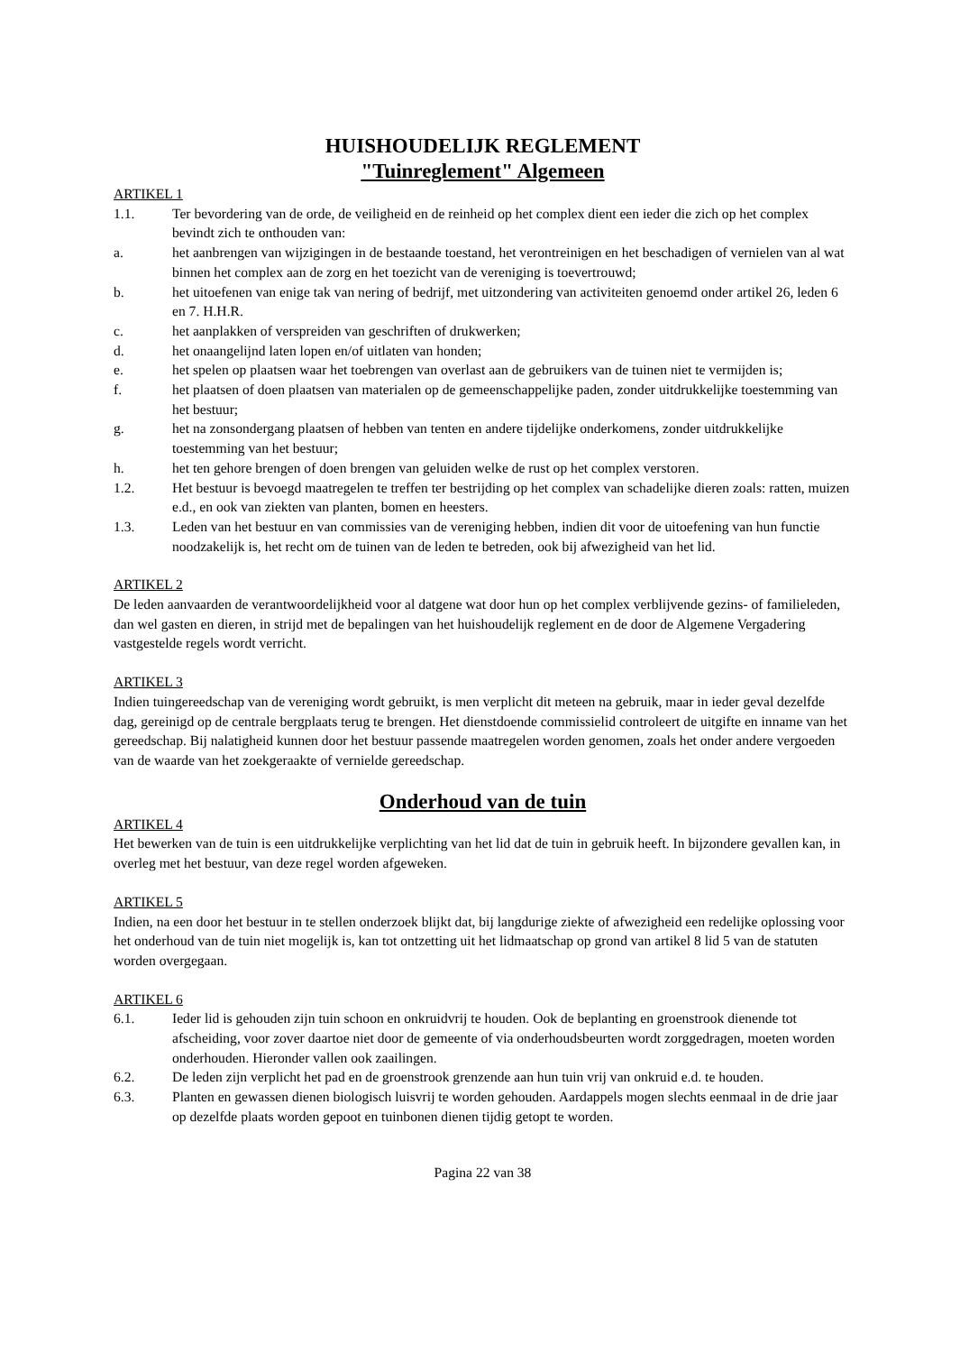HUISHOUDELIJK REGLEMENT
"Tuinreglement" Algemeen
ARTIKEL 1
1.1. Ter bevordering van de orde, de veiligheid en de reinheid op het complex dient een ieder die zich op het complex bevindt zich te onthouden van:
a. het aanbrengen van wijzigingen in de bestaande toestand, het verontreinigen en het beschadigen of vernielen van al wat binnen het complex aan de zorg en het toezicht van de vereniging is toevertrouwd;
b. het uitoefenen van enige tak van nering of bedrijf, met uitzondering van activiteiten genoemd onder artikel 26, leden 6 en 7. H.H.R.
c. het aanplakken of verspreiden van geschriften of drukwerken;
d. het onaangelijnd laten lopen en/of uitlaten van honden;
e. het spelen op plaatsen waar het toebrengen van overlast aan de gebruikers van de tuinen niet te vermijden is;
f. het plaatsen of doen plaatsen van materialen op de gemeenschappelijke paden, zonder uitdrukkelijke toestemming van het bestuur;
g. het na zonsondergang plaatsen of hebben van tenten en andere tijdelijke onderkomens, zonder uitdrukkelijke toestemming van het bestuur;
h. het ten gehore brengen of doen brengen van geluiden welke de rust op het complex verstoren.
1.2. Het bestuur is bevoegd maatregelen te treffen ter bestrijding op het complex van schadelijke dieren zoals: ratten, muizen e.d., en ook van ziekten van planten, bomen en heesters.
1.3. Leden van het bestuur en van commissies van de vereniging hebben, indien dit voor de uitoefening van hun functie noodzakelijk is, het recht om de tuinen van de leden te betreden, ook bij afwezigheid van het lid.
ARTIKEL 2
De leden aanvaarden de verantwoordelijkheid voor al datgene wat door hun op het complex verblijvende gezins- of familieleden, dan wel gasten en dieren, in strijd met de bepalingen van het huishoudelijk reglement en de door de Algemene Vergadering vastgestelde regels wordt verricht.
ARTIKEL 3
Indien tuingereedschap van de vereniging wordt gebruikt, is men verplicht dit meteen na gebruik, maar in ieder geval dezelfde dag, gereinigd op de centrale bergplaats terug te brengen. Het dienstdoende commissielid controleert de uitgifte en inname van het gereedschap. Bij nalatigheid kunnen door het bestuur passende maatregelen worden genomen, zoals het onder andere vergoeden van de waarde van het zoekgeraakte of vernielde gereedschap.
Onderhoud van de tuin
ARTIKEL 4
Het bewerken van de tuin is een uitdrukkelijke verplichting van het lid dat de tuin in gebruik heeft. In bijzondere gevallen kan, in overleg met het bestuur, van deze regel worden afgeweken.
ARTIKEL 5
Indien, na een door het bestuur in te stellen onderzoek blijkt dat, bij langdurige ziekte of afwezigheid een redelijke oplossing voor het onderhoud van de tuin niet mogelijk is, kan tot ontzetting uit het lidmaatschap op grond van artikel 8 lid 5 van de statuten worden overgegaan.
ARTIKEL 6
6.1. Ieder lid is gehouden zijn tuin schoon en onkruidvrij te houden. Ook de beplanting en groenstrook dienende tot afscheiding, voor zover daartoe niet door de gemeente of via onderhoudsbeurten wordt zorggedragen, moeten worden onderhouden. Hieronder vallen ook zaailingen.
6.2. De leden zijn verplicht het pad en de groenstrook grenzende aan hun tuin vrij van onkruid e.d. te houden.
6.3. Planten en gewassen dienen biologisch luisvrij te worden gehouden. Aardappels mogen slechts eenmaal in de drie jaar op dezelfde plaats worden gepoot en tuinbonen dienen tijdig getopt te worden.
Pagina 22 van 38